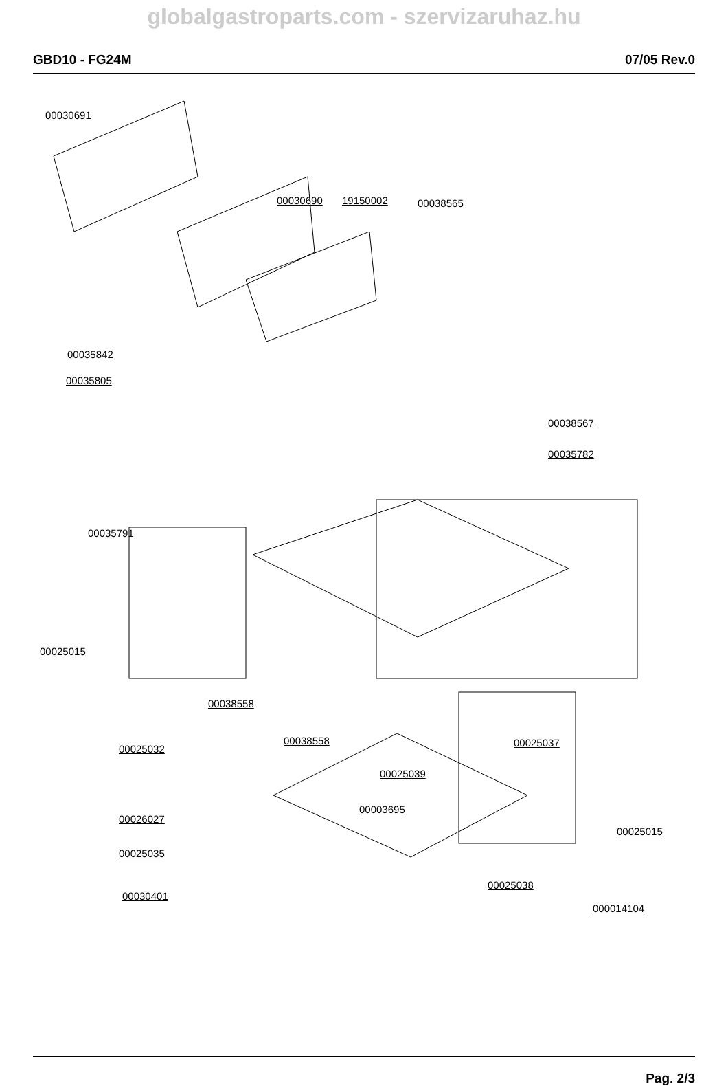globalgastroparts.com - szervizaruhaz.hu
GBD10 - FG24M 07/05 Rev.0
00030691
00030690 19150002 00038565
00035842
00035805
00038567
00035782
00035791
00025015
00038558
00038558
00025032
00025037
00025039
00003695
00026027
00025015
00025035
00030401
000014104
00025038
Pag. 2/3